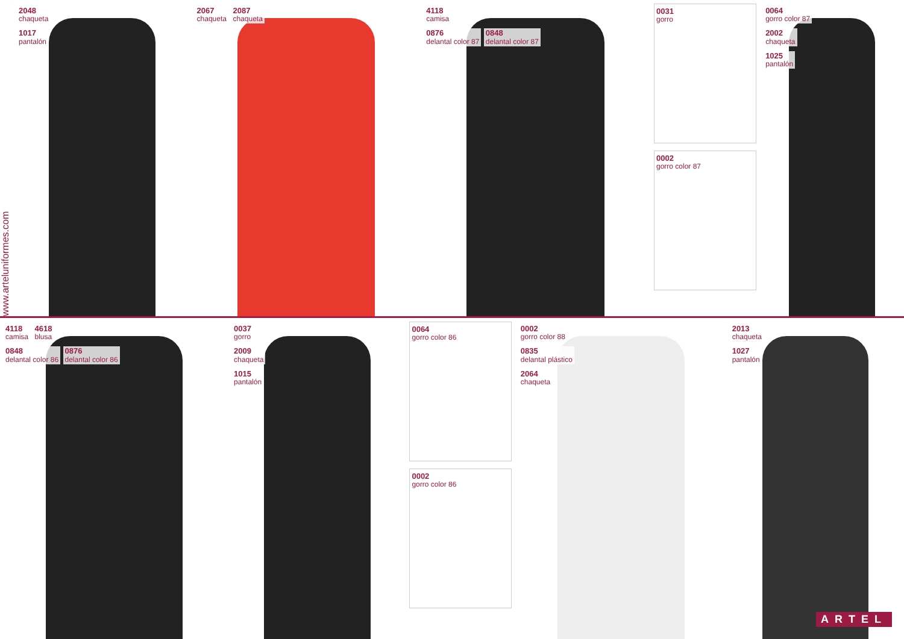www.arteluniformes.com
2048 chaqueta
1017 pantalón
2067 chaqueta 2087 chaqueta 4118 camisa
0876 delantal color 87 0848 delantal color 87
0031 gorro
0002 gorro color 87
0064 gorro color 87
2002 chaqueta
1025 pantalón
4118 camisa 4618 blusa
0848 delantal color 86 0876 delantal color 86
0037 gorro
2009 chaqueta
1015 pantalón
0064 gorro color 86
0002 gorro color 86
0002 gorro color 88
0835 delantal plástico
2064 chaqueta
2013 chaqueta
1027 pantalón
ARTEL